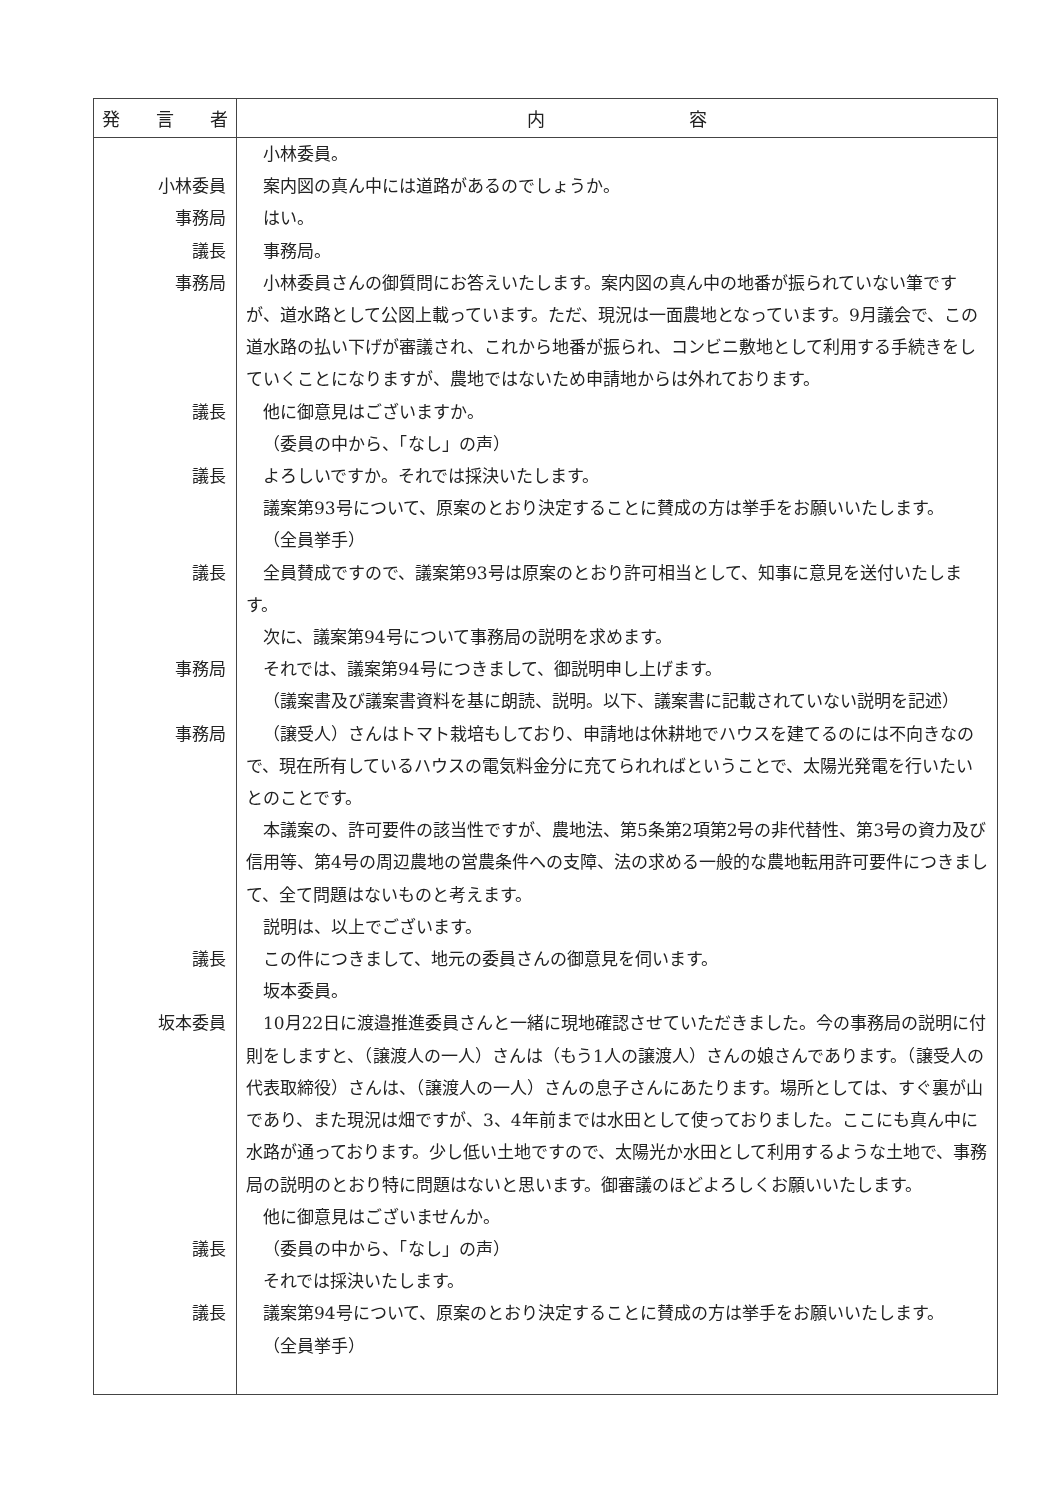| 発 言 者 | 内 容 |
| --- | --- |
| 小林委員 事務局 議長 事務局 議長 議長 議長 事務局 事務局 議長 坂本委員 議長 議長 | 小林委員。 案内図の真ん中には道路があるのでしょうか。 はい。 事務局。 小林委員さんの御質問にお答えいたします。案内図の真ん中の地番が振られていない筆ですが、道水路として公図上載っています。ただ、現況は一面農地となっています。9月議会で、この道水路の払い下げが審議され、これから地番が振られ、コンビニ敷地として利用する手続きをしていくことになりますが、農地ではないため申請地からは外れております。 他に御意見はございますか。 （委員の中から、「なし」の声） よろしいですか。それでは採決いたします。 議案第93号について、原案のとおり決定することに賛成の方は挙手をお願いいたします。 （全員挙手） 全員賛成ですので、議案第93号は原案のとおり許可相当として、知事に意見を送付いたします。 次に、議案第94号について事務局の説明を求めます。 それでは、議案第94号につきまして、御説明申し上げます。 （議案書及び議案書資料を基に朗読、説明。以下、議案書に記載されていない説明を記述） （譲受人）さんはトマト栽培もしており、申請地は休耕地でハウスを建てるのには不向きなので、現在所有しているハウスの電気料金分に充てられればということで、太陽光発電を行いたいとのことです。 本議案の、許可要件の該当性ですが、農地法、第5条第2項第2号の非代替性、第3号の資力及び信用等、第4号の周辺農地の営農条件への支障、法の求める一般的な農地転用許可要件につきまして、全て問題はないものと考えます。 説明は、以上でございます。 この件につきまして、地元の委員さんの御意見を伺います。 坂本委員。 10月22日に渡邉推進委員さんと一緒に現地確認させていただきました。今の事務局の説明に付則をしますと、（譲渡人の一人）さんは（もう1人の譲渡人）さんの娘さんであります。（譲受人の代表取締役）さんは、（譲渡人の一人）さんの息子さんにあたります。場所としては、すぐ裏が山であり、また現況は畑ですが、3、4年前までは水田として使っておりました。ここにも真ん中に水路が通っております。少し低い土地ですので、太陽光か水田として利用するような土地で、事務局の説明のとおり特に問題はないと思います。御審議のほどよろしくお願いいたします。 他に御意見はございませんか。 （委員の中から、「なし」の声） それでは採決いたします。 議案第94号について、原案のとおり決定することに賛成の方は挙手をお願いいたします。 （全員挙手） |